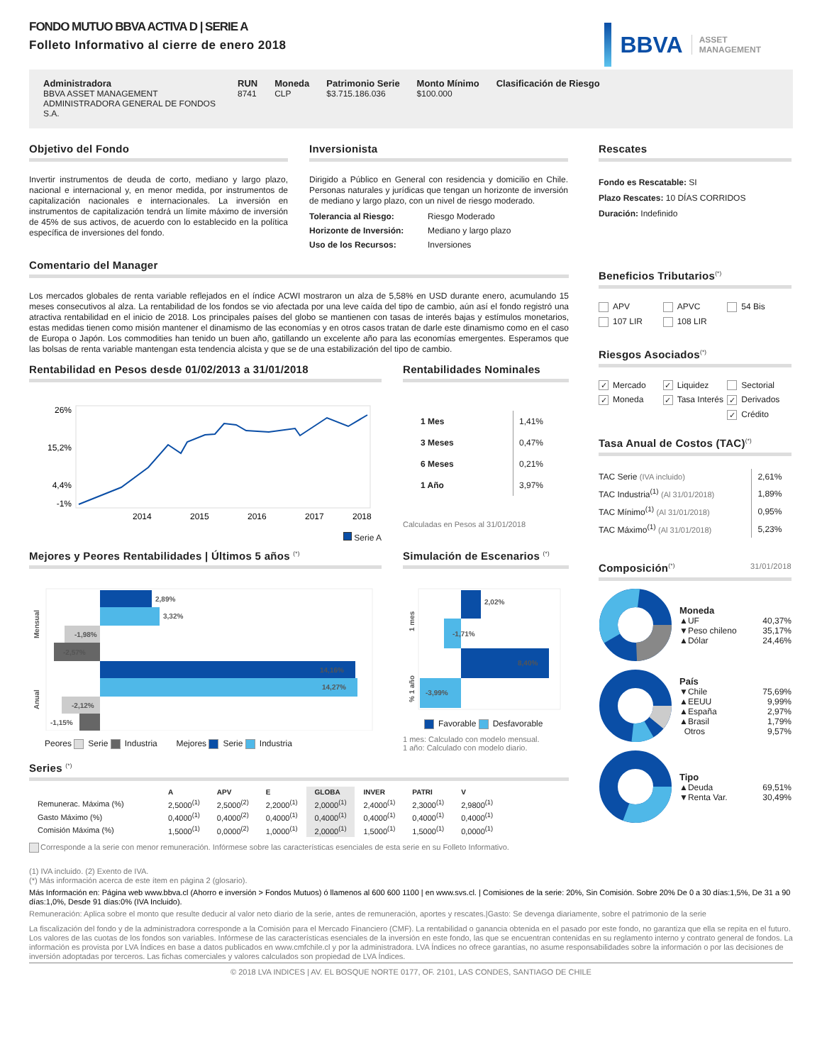FONDO MUTUO BBVA ACTIVA D | SERIE A
Folleto Informativo al cierre de enero 2018
BBVA
ASSET
MANAGEMENT
Administradora
BBVA ASSET MANAGEMENT ADMINISTRADORA GENERAL DE FONDOS S.A.
RUN
8741
Moneda
CLP
Patrimonio Serie
$3.715.186.036
Monto Mínimo
$100.000
Clasificación de Riesgo
Objetivo del Fondo
Invertir instrumentos de deuda de corto, mediano y largo plazo, nacional e internacional y, en menor medida, por instrumentos de capitalización nacionales e internacionales. La inversión en instrumentos de capitalización tendrá un límite máximo de inversión de 45% de sus activos, de acuerdo con lo establecido en la política específica de inversiones del fondo.
Inversionista
Dirigido a Público en General con residencia y domicilio en Chile. Personas naturales y jurídicas que tengan un horizonte de inversión de mediano y largo plazo, con un nivel de riesgo moderado.
| Tolerancia al Riesgo: | Riesgo Moderado |
| Horizonte de Inversión: | Mediano y largo plazo |
| Uso de los Recursos: | Inversiones |
Comentario del Manager
Los mercados globales de renta variable reflejados en el índice ACWI mostraron un alza de 5,58% en USD durante enero, acumulando 15 meses consecutivos al alza. La rentabilidad de los fondos se vio afectada por una leve caída del tipo de cambio, aún así el fondo registró una atractiva rentabilidad en el inicio de 2018. Los principales países del globo se mantienen con tasas de interés bajas y estímulos monetarios, estas medidas tienen como misión mantener el dinamismo de las economías y en otros casos tratan de darle este dinamismo como en el caso de Europa o Japón. Los commodities han tenido un buen año, gatillando un excelente año para las economías emergentes. Esperamos que las bolsas de renta variable mantengan esta tendencia alcista y que se de una estabilización del tipo de cambio.
Rentabilidad en Pesos desde 01/02/2013 a 31/01/2018
26%
15,2%
4,4%
-1%
2014
2015
2016
2017
2018
Serie A
Rentabilidades Nominales
| 1 Mes | 1,41% |
| 3 Meses | 0,47% |
| 6 Meses | 0,21% |
| 1 Año | 3,97% |
Calculadas en Pesos al 31/01/2018
Mejores y Peores Rentabilidades | Últimos 5 años <sup>(*)</sup>
Mensual
Anual
2,89%
3,32%
-1,98%
-2,57%
14,16%
14,27%
-2,12%
-1,15%
Peores Serie Industria Mejores Serie Industria
Simulación de Escenarios <sup>(*)</sup>
1 mes
% 1 año
2,02%
-1,71%
8,40%
-3,99%
Favorable Desfavorable
1 mes: Calculado con modelo mensual.
1 año: Calculado con modelo diario.
Series <sup>(*)</sup>
| | A | APV | E | GLOBA | INVER | PATRI | V |
| --- | --- | --- | --- | --- | --- | --- | --- |
| Remunerac. Máxima (%) | 2,5000<sup>(1)</sup> | 2,5000<sup>(2)</sup> | 2,2000<sup>(1)</sup> | 2,0000<sup>(1)</sup> | 2,4000<sup>(1)</sup> | 2,3000<sup>(1)</sup> | 2,9800<sup>(1)</sup> |
| Gasto Máximo (%) | 0,4000<sup>(1)</sup> | 0,4000<sup>(2)</sup> | 0,4000<sup>(1)</sup> | 0,4000<sup>(1)</sup> | 0,4000<sup>(1)</sup> | 0,4000<sup>(1)</sup> | 0,4000<sup>(1)</sup> |
| Comisión Máxima (%) | 1,5000<sup>(1)</sup> | 0,0000<sup>(2)</sup> | 1,0000<sup>(1)</sup> | 2,0000<sup>(1)</sup> | 1,5000<sup>(1)</sup> | 1,5000<sup>(1)</sup> | 0,0000<sup>(1)</sup> |
Corresponde a la serie con menor remuneración. Infórmese sobre las características esenciales de esta serie en su Folleto Informativo.
Rescates
Fondo es Rescatable: SI
Plazo Rescates: 10 DÍAS CORRIDOS
Duración: Indefinido
Beneficios Tributarios<sup>(*)</sup>
APV
APVC
54 Bis
107 LIR
108 LIR
Riesgos Asociados<sup>(*)</sup>
✓ Mercado
✓ Liquidez
Sectorial
✓ Moneda
✓ Tasa Interés
✓ Derivados
✓ Crédito
Tasa Anual de Costos (TAC)<sup>(*)</sup>
| TAC Serie (IVA incluido) | 2,61% |
| TAC Industria<sup>(1)</sup> (Al 31/01/2018) | 1,89% |
| TAC Mínimo<sup>(1)</sup> (Al 31/01/2018) | 0,95% |
| TAC Máximo<sup>(1)</sup> (Al 31/01/2018) | 5,23% |
Composición<sup>(*)</sup> 31/01/2018
Moneda
| ▲UF | 40,37% |
| ▼Peso chileno | 35,17% |
| ▲Dólar | 24,46% |
País
| ▼Chile | 75,69% |
| ▲EEUU | 9,99% |
| ▲España | 2,97% |
| ▲Brasil | 1,79% |
| Otros | 9,57% |
Tipo
| ▲Deuda | 69,51% |
| ▼Renta Var. | 30,49% |
(1) IVA incluido. (2) Exento de IVA.
(*) Más información acerca de este ítem en página 2 (glosario).
Más Información en: Página web www.bbva.cl (Ahorro e inversión > Fondos Mutuos) ó llamenos al 600 600 1100 | en www.svs.cl. | Comisiones de la serie: 20%, Sin Comisión. Sobre 20% De 0 a 30 días:1,5%, De 31 a 90 días:1,0%, Desde 91 días:0% (IVA Incluido).
Remuneración: Aplica sobre el monto que resulte deducir al valor neto diario de la serie, antes de remuneración, aportes y rescates.|Gasto: Se devenga diariamente, sobre el patrimonio de la serie
La fiscalización del fondo y de la administradora corresponde a la Comisión para el Mercado Financiero (CMF). La rentabilidad o ganancia obtenida en el pasado por este fondo, no garantiza que ella se repita en el futuro. Los valores de las cuotas de los fondos son variables. Infórmese de las características esenciales de la inversión en este fondo, las que se encuentran contenidas en su reglamento interno y contrato general de fondos. La información es provista por LVA Índices en base a datos publicados en www.cmfchile.cl y por la administradora. LVA Índices no ofrece garantías, no asume responsabilidades sobre la información o por las decisiones de inversión adoptadas por terceros. Las fichas comerciales y valores calculados son propiedad de LVA Índices.
© 2018 LVA INDICES | AV. EL BOSQUE NORTE 0177, OF. 2101, LAS CONDES, SANTIAGO DE CHILE